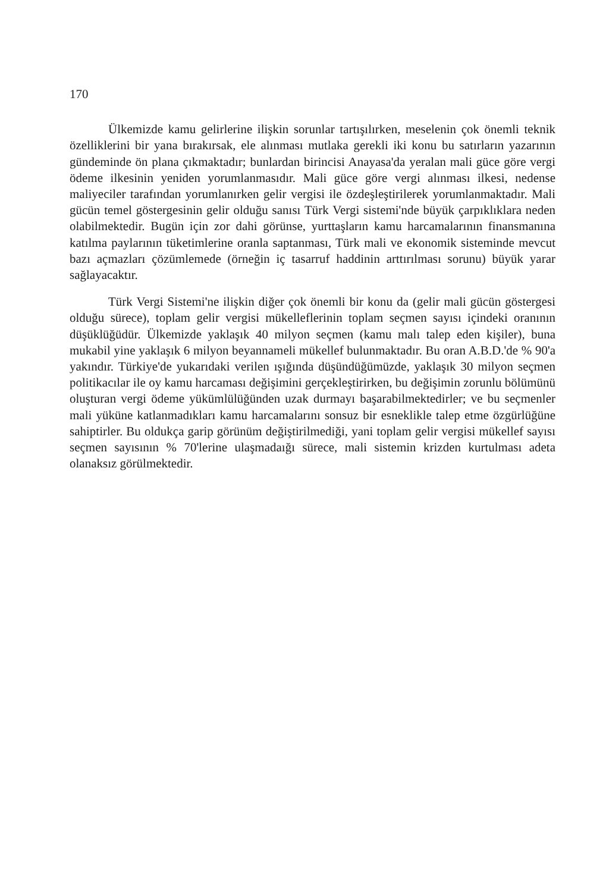170
Ülkemizde kamu gelirlerine ilişkin sorunlar tartışılırken, meselenin çok önemli teknik özelliklerini bir yana bırakırsak, ele alınması mutlaka gerekli iki konu bu satırların yazarının gündeminde ön plana çıkmaktadır; bunlardan birincisi Anayasa'da yeralan mali güce göre vergi ödeme ilkesinin yeniden yorumlanmasıdır. Mali güce göre vergi alınması ilkesi, nedense maliyeciler tarafından yorumlanırken gelir vergisi ile özdeşleştirilerek yorumlanmaktadır. Mali gücün temel göstergesinin gelir olduğu sanısı Türk Vergi sistemi'nde büyük çarpıklıklara neden olabilmektedir. Bugün için zor dahi görünse, yurttaşların kamu harcamalarının finansmanına katılma paylarının tüketimlerine oranla saptanması, Türk mali ve ekonomik sisteminde mevcut bazı açmazları çözümlemede (örneğin iç tasarruf haddinin arttırılması sorunu) büyük yarar sağlayacaktır.
Türk Vergi Sistemi'ne ilişkin diğer çok önemli bir konu da (gelir mali gücün göstergesi olduğu sürece), toplam gelir vergisi mükelleflerinin toplam seçmen sayısı içindeki oranının düşüklüğüdür. Ülkemizde yaklaşık 40 milyon seçmen (kamu malı talep eden kişiler), buna mukabil yine yaklaşık 6 milyon beyannameli mükellef bulunmaktadır. Bu oran A.B.D.'de % 90'a yakındır. Türkiye'de yukarıdaki verilen ışığında düşündüğümüzde, yaklaşık 30 milyon seçmen politikacılar ile oy kamu harcaması değişimini gerçekleştirirken, bu değişimin zorunlu bölümünü oluşturan vergi ödeme yükümlülüğünden uzak durmayı başarabilmektedirler; ve bu seçmenler mali yüküne katlanmadıkları kamu harcamalarını sonsuz bir esneklikle talep etme özgürlüğüne sahiptirler. Bu oldukça garip görünüm değiştirilmediği, yani toplam gelir vergisi mükellef sayısı seçmen sayısının % 70'lerine ulaşmadaığı sürece, mali sistemin krizden kurtulması adeta olanaksız görülmektedir.